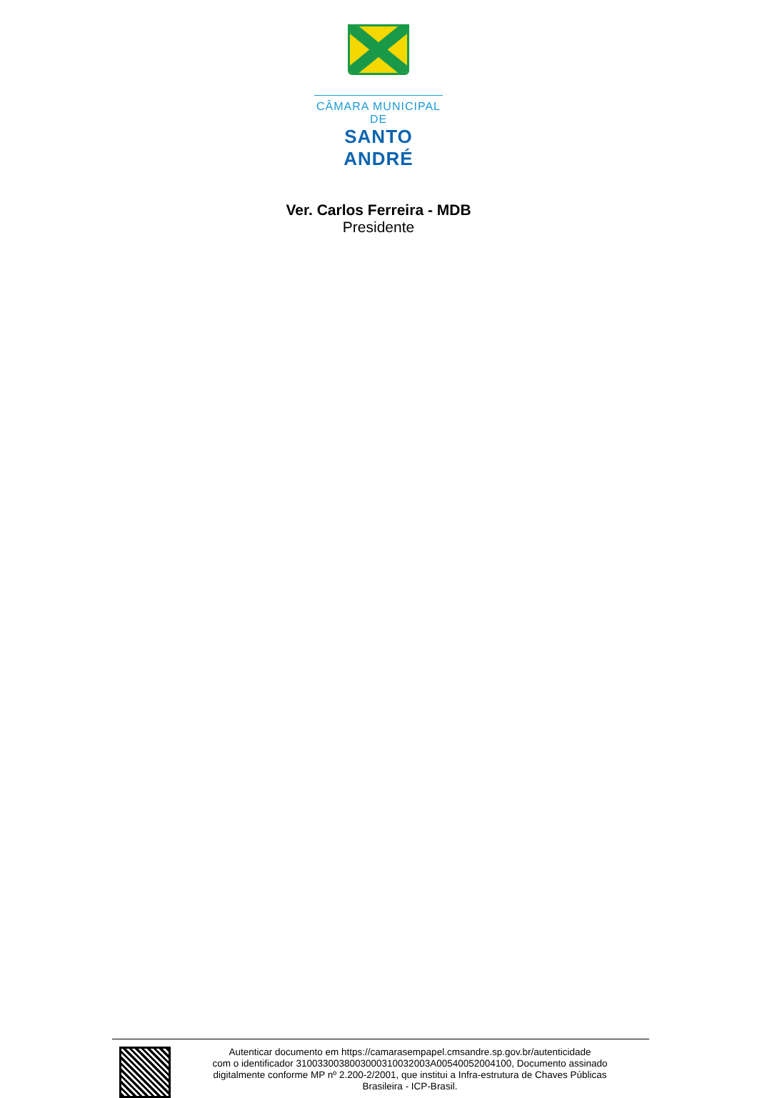CÂMARA MUNICIPAL DE
SANTO ANDRÉ
Ver. Carlos Ferreira - MDB
Presidente
Autenticar documento em https://camarasempapel.cmsandre.sp.gov.br/autenticidade
com o identificador 3100330038003000310032003A00540052004100, Documento assinado
digitalmente conforme MP nº 2.200-2/2001, que institui a Infra-estrutura de Chaves Públicas
Brasileira - ICP-Brasil.